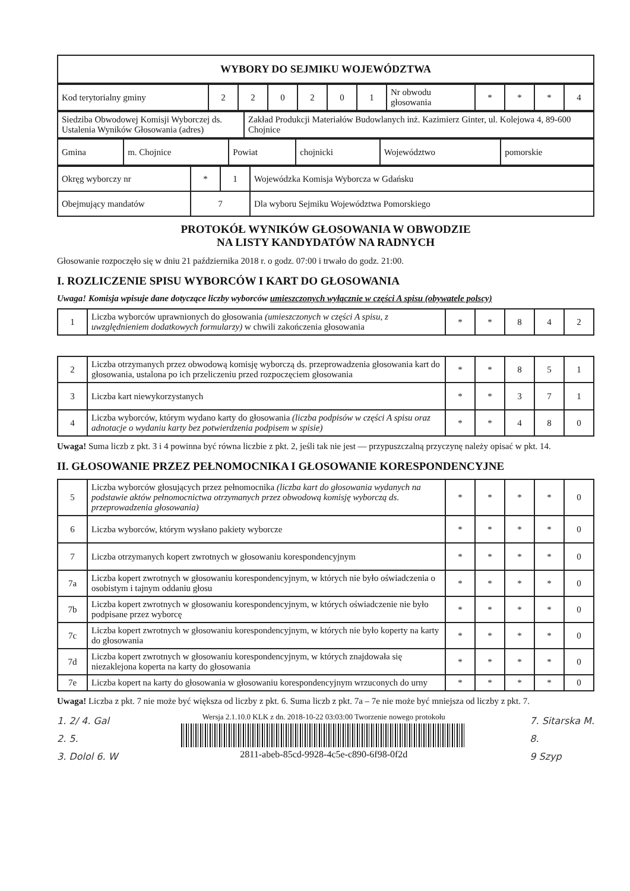| WYBORY DO SEJMIKU WOJEWÓDZTWA |
| --- |
| Kod terytorialny gminy | 2 | 2 | 0 | 2 | 0 | 1 | Nr obwodu głosowania | * | * | * | 4 |
| Siedziba Obwodowej Komisji Wyborczej ds. Ustalenia Wyników Głosowania (adres) | Zakład Produkcji Materiałów Budowlanych inż. Kazimierz Ginter, ul. Kolejowa 4, 89-600 Chojnice |
| Gmina | m. Chojnice | Powiat | chojnicki | Województwo | pomorskie |
| Okręg wyborczy nr | * | 1 | Wojewódzka Komisja Wyborcza w Gdańsku |
| Obejmujący mandatów | 7 | | Dla wyboru Sejmiku Województwa Pomorskiego |
PROTOKÓŁ WYNIKÓW GŁOSOWANIA W OBWODZIE
NA LISTY KANDYDATÓW NA RADNYCH
Głosowanie rozpoczęło się w dniu 21 października 2018 r. o godz. 07:00 i trwało do godz. 21:00.
I. ROZLICZENIE SPISU WYBORCÓW I KART DO GŁOSOWANIA
Uwaga! Komisja wpisuje dane dotyczące liczby wyborców umieszczonych wyłącznie w części A spisu (obywatele polscy)
| 1 | Liczba wyborców uprawnionych do głosowania (umieszczonych w części A spisu, z uwzględnieniem dodatkowych formularzy) w chwili zakończenia głosowania | * | * | 8 | 4 | 2 |
| 2 | Liczba otrzymanych przez obwodową komisję wyborczą ds. przeprowadzenia głosowania kart do głosowania, ustalona po ich przeliczeniu przed rozpoczęciem głosowania | * | * | 8 | 5 | 1 |
| 3 | Liczba kart niewykorzystanych | * | * | 3 | 7 | 1 |
| 4 | Liczba wyborców, którym wydano karty do głosowania (liczba podpisów w części A spisu oraz adnotacje o wydaniu karty bez potwierdzenia podpisem w spisie) | * | * | 4 | 8 | 0 |
Uwaga! Suma liczb z pkt. 3 i 4 powinna być równa liczbie z pkt. 2, jeśli tak nie jest — przypuszczalną przyczynę należy opisać w pkt. 14.
II. GŁOSOWANIE PRZEZ PEŁNOMOCNIKA I GŁOSOWANIE KORESPONDENCYJNE
| 5 | Liczba wyborców głosujących przez pełnomocnika (liczba kart do głosowania wydanych na podstawie aktów pełnomocnictwa otrzymanych przez obwodową komisję wyborczą ds. przeprowadzenia głosowania) | * | * | * | * | 0 |
| 6 | Liczba wyborców, którym wysłano pakiety wyborcze | * | * | * | * | 0 |
| 7 | Liczba otrzymanych kopert zwrotnych w głosowaniu korespondencyjnym | * | * | * | * | 0 |
| 7a | Liczba kopert zwrotnych w głosowaniu korespondencyjnym, w których nie było oświadczenia o osobistym i tajnym oddaniu głosu | * | * | * | * | 0 |
| 7b | Liczba kopert zwrotnych w głosowaniu korespondencyjnym, w których oświadczenie nie było podpisane przez wyborcę | * | * | * | * | 0 |
| 7c | Liczba kopert zwrotnych w głosowaniu korespondencyjnym, w których nie było koperty na karty do głosowania | * | * | * | * | 0 |
| 7d | Liczba kopert zwrotnych w głosowaniu korespondencyjnym, w których znajdowała się niezaklejona koperta na karty do głosowania | * | * | * | * | 0 |
| 7e | Liczba kopert na karty do głosowania w głosowaniu korespondencyjnym wrzuconych do urny | * | * | * | * | 0 |
Uwaga! Liczba z pkt. 7 nie może być większa od liczby z pkt. 6. Suma liczb z pkt. 7a – 7e nie może być mniejsza od liczby z pkt. 7.
1. 2/ 4. Gal
2. 5.
3. Dolol 6. W
Wersja 2.1.10.0 KLK z dn. 2018-10-22 03:03:00 Tworzenie nowego protokołu
2811-abeb-85cd-9928-4c5e-c890-6f98-0f2d
7. Sitarska M.
8.
9 Szyp